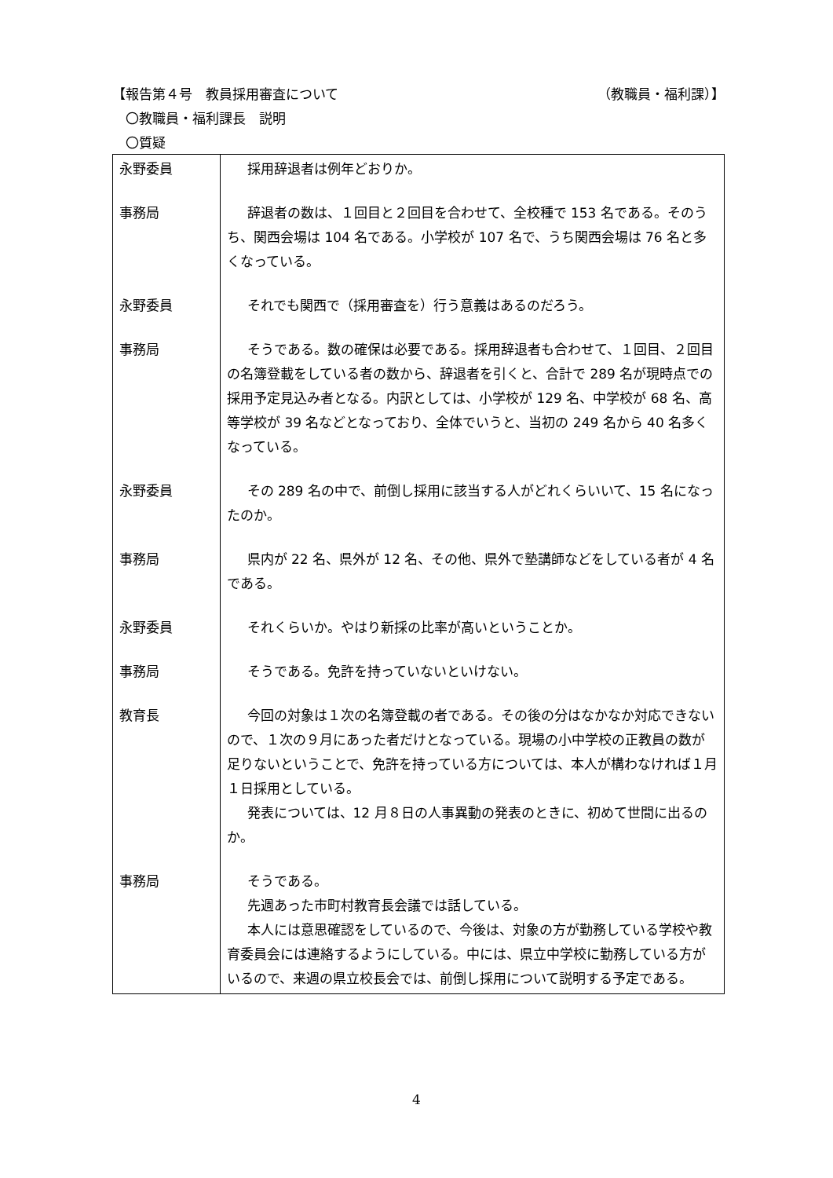【報告第４号　教員採用審査について （教職員・福利課）】
　〇教職員・福利課長　説明
　〇質疑
| 永野委員 | 採用辞退者は例年どおりか。 |
| 事務局 | 辞退者の数は、１回目と２回目を合わせて、全校種で 153 名である。そのうち、関西会場は 104 名である。小学校が 107 名で、うち関西会場は 76 名と多くなっている。 |
| 永野委員 | それでも関西で（採用審査を）行う意義はあるのだろう。 |
| 事務局 | そうである。数の確保は必要である。採用辞退者も合わせて、１回目、２回目の名簿登載をしている者の数から、辞退者を引くと、合計で 289 名が現時点での採用予定見込み者となる。内訳としては、小学校が 129 名、中学校が 68 名、高等学校が 39 名などとなっており、全体でいうと、当初の 249 名から 40 名多くなっている。 |
| 永野委員 | その 289 名の中で、前倒し採用に該当する人がどれくらいいて、15 名になったのか。 |
| 事務局 | 県内が 22 名、県外が 12 名、その他、県外で塾講師などをしている者が 4 名である。 |
| 永野委員 | それくらいか。やはり新採の比率が高いということか。 |
| 事務局 | そうである。免許を持っていないといけない。 |
| 教育長 | 今回の対象は１次の名簿登載の者である。その後の分はなかなか対応できないので、１次の９月にあった者だけとなっている。現場の小中学校の正教員の数が足りないということで、免許を持っている方については、本人が構わなければ１月１日採用としている。 発表については、12 月８日の人事異動の発表のときに、初めて世間に出るのか。 |
| 事務局 | そうである。 先週あった市町村教育長会議では話している。 本人には意思確認をしているので、今後は、対象の方が勤務している学校や教育委員会には連絡するようにしている。中には、県立中学校に勤務している方がいるので、来週の県立校長会では、前倒し採用について説明する予定である。 |
4